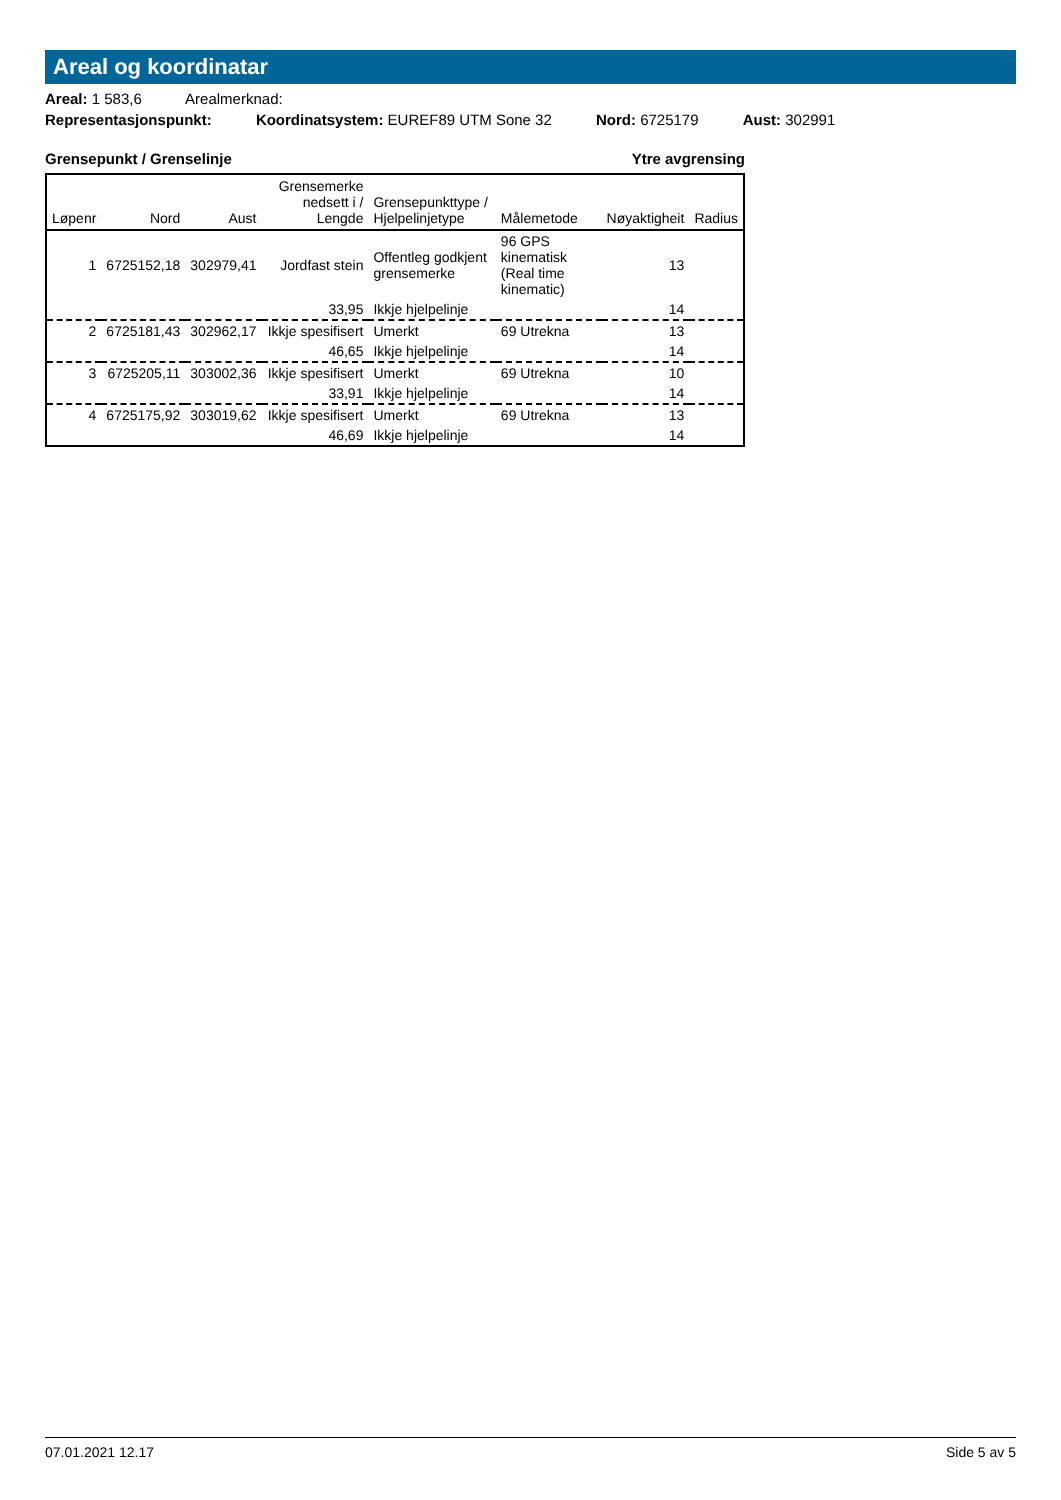Areal og koordinatar
Areal: 1 583,6 Arealmerknad:
Representasjonspunkt: Koordinatsystem: EUREF89 UTM Sone 32 Nord: 6725179 Aust: 302991
Grensepunkt / Grenselinje Ytre avgrensing
| Løpenr | Nord | Aust | Grensemerke nedsett i / Lengde | Grensepunkttype / Hjelpelinjetype | Målemetode | Nøyaktigheit | Radius |
| --- | --- | --- | --- | --- | --- | --- | --- |
| 1 | 6725152,18 | 302979,41 | Jordfast stein | Offentleg godkjent grensemerke | 96 GPS kinematisk (Real time kinematic) | 13 | |
| | | | 33,95 | Ikkje hjelpelinje | | 14 | |
| 2 | 6725181,43 | 302962,17 | Ikkje spesifisert | Umerkt | 69 Utrekna | 13 | |
| | | | 46,65 | Ikkje hjelpelinje | | 14 | |
| 3 | 6725205,11 | 303002,36 | Ikkje spesifisert | Umerkt | 69 Utrekna | 10 | |
| | | | 33,91 | Ikkje hjelpelinje | | 14 | |
| 4 | 6725175,92 | 303019,62 | Ikkje spesifisert | Umerkt | 69 Utrekna | 13 | |
| | | | 46,69 | Ikkje hjelpelinje | | 14 | |
07.01.2021 12.17 Side 5 av 5